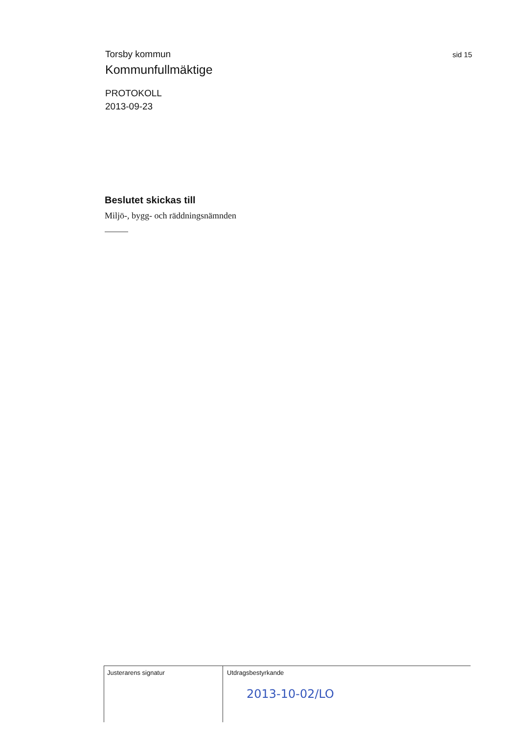Torsby kommun
sid 15
Kommunfullmäktige
PROTOKOLL
2013-09-23
Beslutet skickas till
Miljö-, bygg- och räddningsnämnden
Justerarens signatur Utdragsbestyrkande
2013-10-02/LO